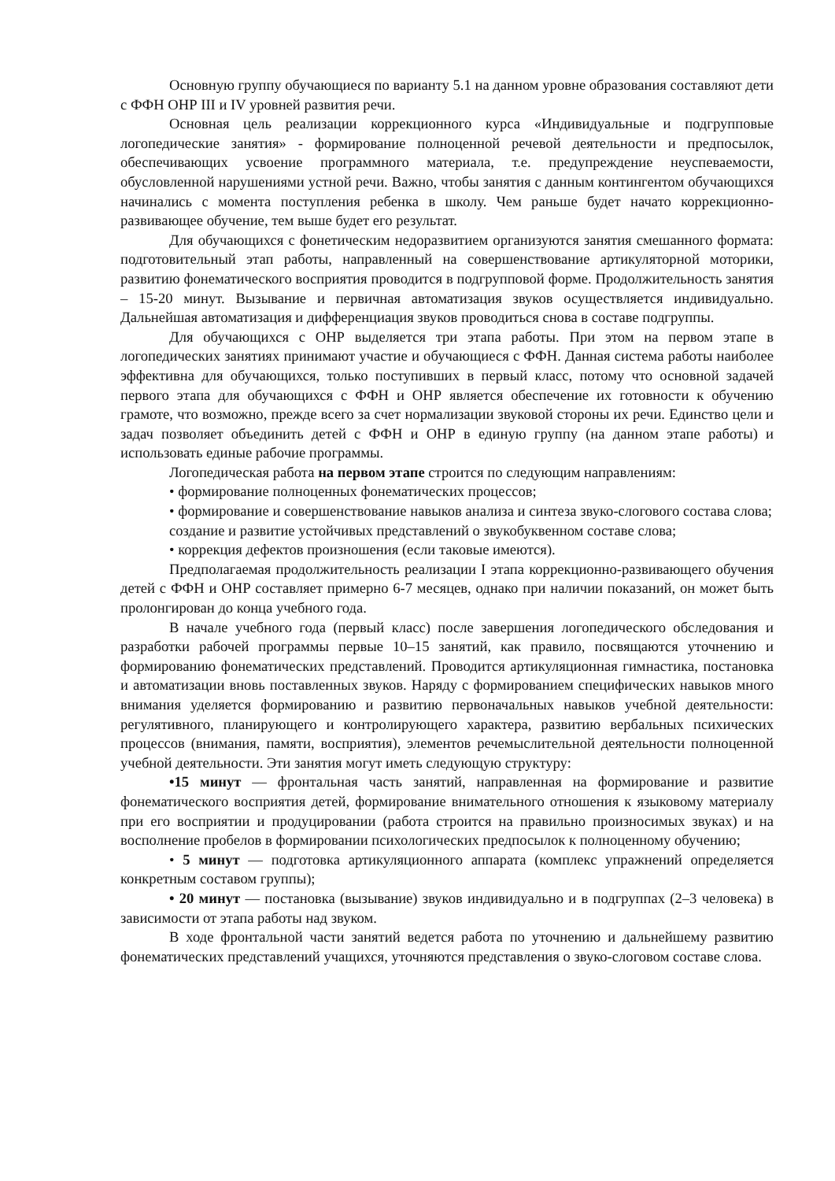Основную группу обучающиеся по варианту 5.1 на данном уровне образования составляют дети с ФФН ОНР III и IV уровней развития речи.
Основная цель реализации коррекционного курса «Индивидуальные и подгрупповые логопедические занятия» - формирование полноценной речевой деятельности и предпосылок, обеспечивающих усвоение программного материала, т.е. предупреждение неуспеваемости, обусловленной нарушениями устной речи. Важно, чтобы занятия с данным контингентом обучающихся начинались с момента поступления ребенка в школу. Чем раньше будет начато коррекционно-развивающее обучение, тем выше будет его результат.
Для обучающихся с фонетическим недоразвитием организуются занятия смешанного формата: подготовительный этап работы, направленный на совершенствование артикуляторной моторики, развитию фонематического восприятия проводится в подгрупповой форме. Продолжительность занятия – 15-20 минут. Вызывание и первичная автоматизация звуков осуществляется индивидуально. Дальнейшая автоматизация и дифференциация звуков проводиться снова в составе подгруппы.
Для обучающихся с ОНР выделяется три этапа работы. При этом на первом этапе в логопедических занятиях принимают участие и обучающиеся с ФФН. Данная система работы наиболее эффективна для обучающихся, только поступивших в первый класс, потому что основной задачей первого этапа для обучающихся с ФФН и ОНР является обеспечение их готовности к обучению грамоте, что возможно, прежде всего за счет нормализации звуковой стороны их речи. Единство цели и задач позволяет объединить детей с ФФН и ОНР в единую группу (на данном этапе работы) и использовать единые рабочие программы.
Логопедическая работа на первом этапе строится по следующим направлениям:
• формирование полноценных фонематических процессов;
• формирование и совершенствование навыков анализа и синтеза звуко-слогового состава слова;
создание и развитие устойчивых представлений о звукобуквенном составе слова;
• коррекция дефектов произношения (если таковые имеются).
Предполагаемая продолжительность реализации I этапа коррекционно-развивающего обучения детей с ФФН и ОНР составляет примерно 6-7 месяцев, однако при наличии показаний, он может быть пролонгирован до конца учебного года.
В начале учебного года (первый класс) после завершения логопедического обследования и разработки рабочей программы первые 10–15 занятий, как правило, посвящаются уточнению и формированию фонематических представлений. Проводится артикуляционная гимнастика, постановка и автоматизации вновь поставленных звуков. Наряду с формированием специфических навыков много внимания уделяется формированию и развитию первоначальных навыков учебной деятельности: регулятивного, планирующего и контролирующего характера, развитию вербальных психических процессов (внимания, памяти, восприятия), элементов речемыслительной деятельности полноценной учебной деятельности. Эти занятия могут иметь следующую структуру:
•15 минут — фронтальная часть занятий, направленная на формирование и развитие фонематического восприятия детей, формирование внимательного отношения к языковому материалу при его восприятии и продуцировании (работа строится на правильно произносимых звуках) и на восполнение пробелов в формировании психологических предпосылок к полноценному обучению;
• 5 минут — подготовка артикуляционного аппарата (комплекс упражнений определяется конкретным составом группы);
• 20 минут — постановка (вызывание) звуков индивидуально и в подгруппах (2–3 человека) в зависимости от этапа работы над звуком.
В ходе фронтальной части занятий ведется работа по уточнению и дальнейшему развитию фонематических представлений учащихся, уточняются представления о звуко-слоговом составе слова.